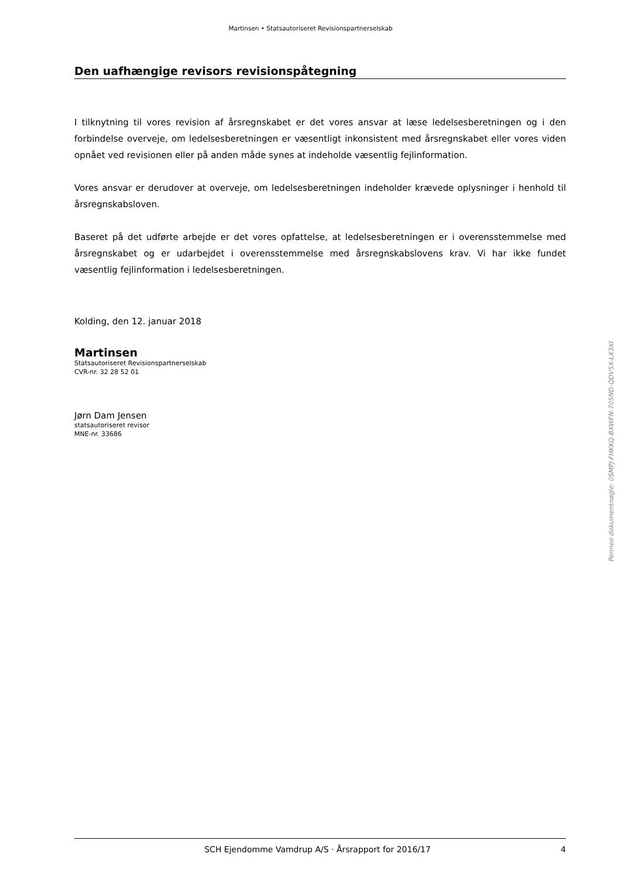Martinsen • Statsautoriseret Revisionspartnerselskab
Den uafhængige revisors revisionspåtegning
I tilknytning til vores revision af årsregnskabet er det vores ansvar at læse ledelsesberetningen og i den forbindelse overveje, om ledelsesberetningen er væsentligt inkonsistent med årsregnskabet eller vores viden opnået ved revisionen eller på anden måde synes at indeholde væsentlig fejlinformation.
Vores ansvar er derudover at overveje, om ledelsesberetningen indeholder krævede oplysninger i henhold til årsregnskabsloven.
Baseret på det udførte arbejde er det vores opfattelse, at ledelsesberetningen er i overensstemmelse med årsregnskabet og er udarbejdet i overensstemmelse med årsregnskabslovens krav. Vi har ikke fundet væsentlig fejlinformation i ledelsesberetningen.
Kolding, den 12. januar 2018
Martinsen
Statsautoriseret Revisionspartnerselskab
CVR-nr. 32 28 52 01
Jørn Dam Jensen
statsautoriseret revisor
MNE-nr. 33686
Penneo dokumentnøgle: 0SMPJ-FHKKQ-BXWFN-705ND-QDV5X-LX3XI
SCH Ejendomme Vamdrup A/S · Årsrapport for 2016/17 4